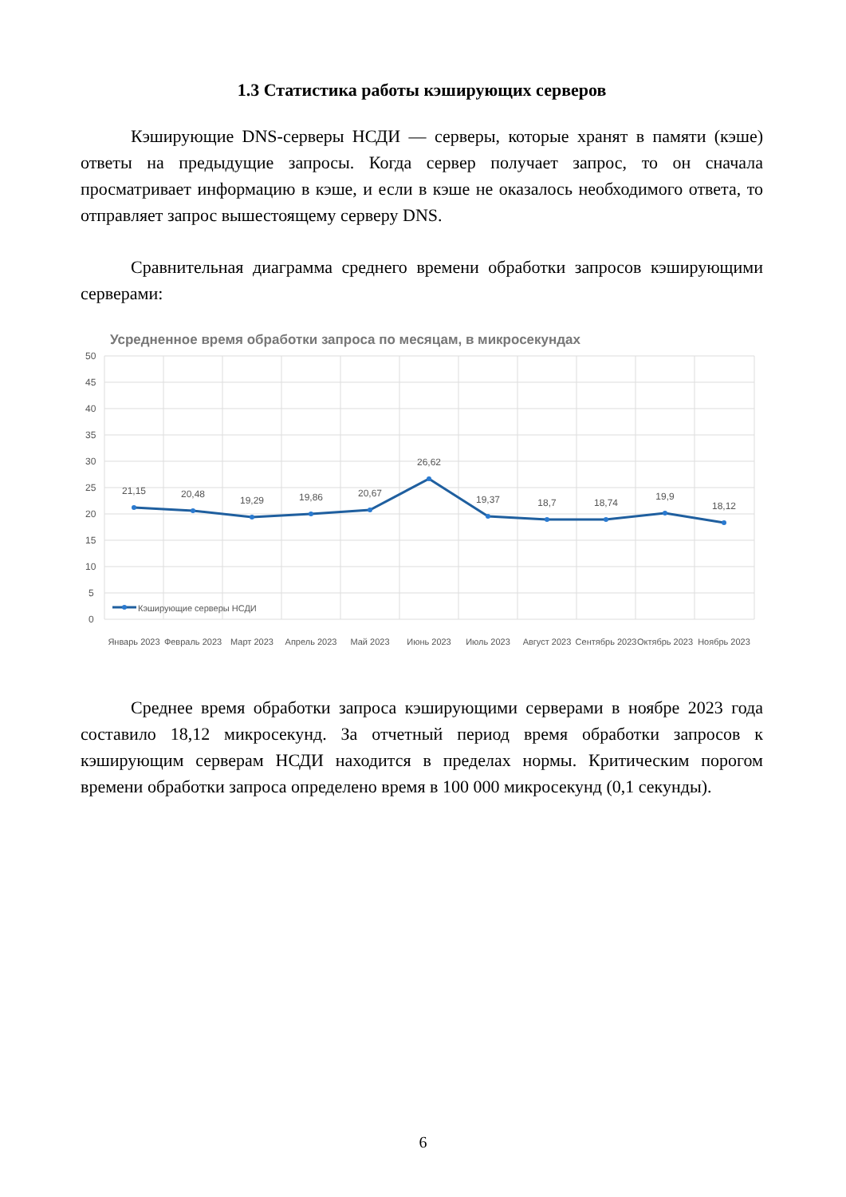1.3 Статистика работы кэширующих серверов
Кэширующие DNS-серверы НСДИ — серверы, которые хранят в памяти (кэше) ответы на предыдущие запросы. Когда сервер получает запрос, то он сначала просматривает информацию в кэше, и если в кэше не оказалось необходимого ответа, то отправляет запрос вышестоящему серверу DNS.
Сравнительная диаграмма среднего времени обработки запросов кэширующими серверами:
Усредненное время обработки запроса по месяцам, в микросекундах
50
45
40
35
30
25
20
15
10
5
0
21,15
20,48
19,29
19,86
20,67
26,62
19,37
18,7
18,74
19,9
18,12
Январь 2023
Февраль 2023
Март 2023
Апрель 2023
Май 2023
Июнь 2023
Июль 2023
Август 2023
Сентябрь 2023
Октябрь 2023
Ноябрь 2023
Кэширующие серверы НСДИ
Среднее время обработки запроса кэширующими серверами в ноябре 2023 года составило 18,12 микросекунд. За отчетный период время обработки запросов к кэширующим серверам НСДИ находится в пределах нормы. Критическим порогом времени обработки запроса определено время в 100 000 микросекунд (0,1 секунды).
6